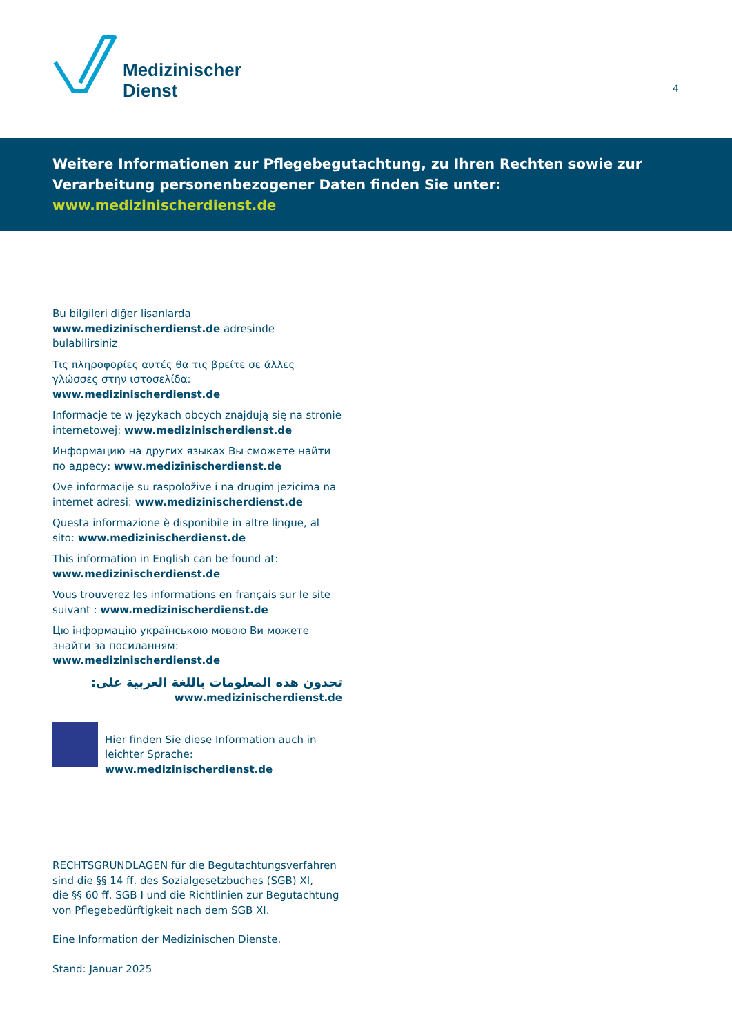Medizinischer
Dienst
4
Weitere Informationen zur Pflegebegutachtung, zu Ihren Rechten sowie zur Verarbeitung personenbezogener Daten finden Sie unter: www.medizinischerdienst.de
Bu bilgileri diğer lisanlarda www.medizinischerdienst.de adresinde bulabilirsiniz
Τις πληροφορίες αυτές θα τις βρείτε σε άλλες γλώσσες στην ιστοσελίδα: www.medizinischerdienst.de
Informacje te w językach obcych znajdują się na stronie internetowej: www.medizinischerdienst.de
Информацию на других языках Вы сможете найти по адресу: www.medizinischerdienst.de
Ove informacije su raspoložive i na drugim jezicima na internet adresi: www.medizinischerdienst.de
Questa informazione è disponibile in altre lingue, al sito: www.medizinischerdienst.de
This information in English can be found at: www.medizinischerdienst.de
Vous trouverez les informations en français sur le site suivant : www.medizinischerdienst.de
Цю інформацію українською мовою Ви можете знайти за посиланням: www.medizinischerdienst.de
تجدون هذه المعلومات باللغة العربية على:
www.medizinischerdienst.de
Hier finden Sie diese Information auch in leichter Sprache: www.medizinischerdienst.de
RECHTSGRUNDLAGEN für die Begutachtungsverfahren
sind die §§ 14 ff. des Sozialgesetzbuches (SGB) XI,
die §§ 60 ff. SGB I und die Richtlinien zur Begutachtung
von Pflegebedürftigkeit nach dem SGB XI.
Eine Information der Medizinischen Dienste.
Stand: Januar 2025